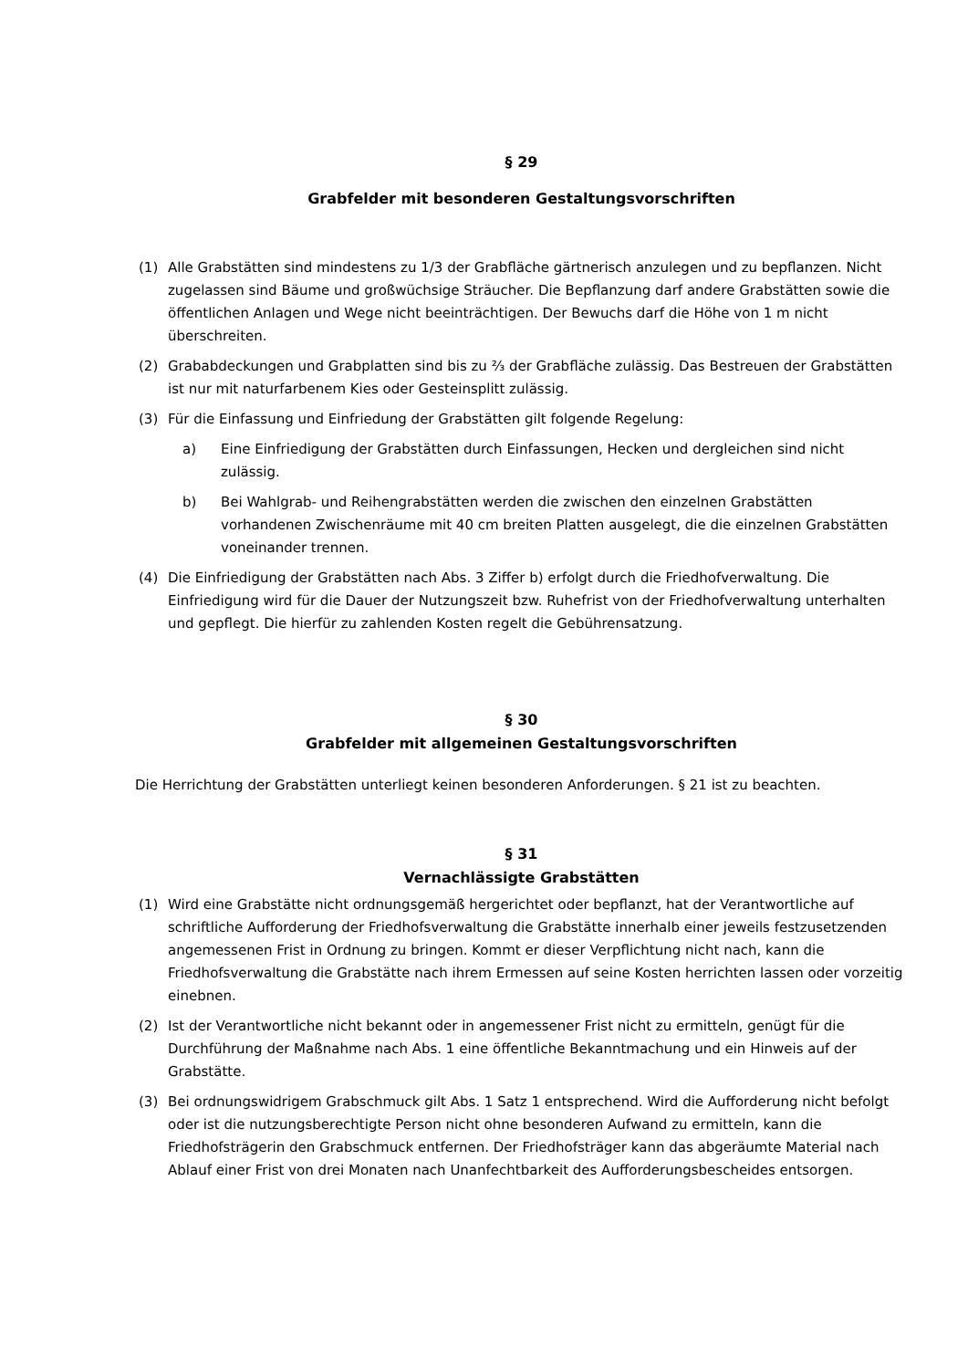§ 29
Grabfelder mit besonderen Gestaltungsvorschriften
(1) Alle Grabstätten sind mindestens zu 1/3 der Grabfläche gärtnerisch anzulegen und zu bepflanzen. Nicht zugelassen sind Bäume und großwüchsige Sträucher. Die Bepflanzung darf andere Grabstätten sowie die öffentlichen Anlagen und Wege nicht beeinträchtigen. Der Bewuchs darf die Höhe von 1 m nicht überschreiten.
(2) Grababdeckungen und Grabplatten sind bis zu ⅔ der Grabfläche zulässig. Das Bestreuen der Grabstätten ist nur mit naturfarbenem Kies oder Gesteinsplitt zulässig.
(3) Für die Einfassung und Einfriedung der Grabstätten gilt folgende Regelung:
a) Eine Einfriedigung der Grabstätten durch Einfassungen, Hecken und dergleichen sind nicht zulässig.
b) Bei Wahlgrab- und Reihengrabstätten werden die zwischen den einzelnen Grabstätten vorhandenen Zwischenräume mit 40 cm breiten Platten ausgelegt, die die einzelnen Grabstätten voneinander trennen.
(4) Die Einfriedigung der Grabstätten nach Abs. 3 Ziffer b) erfolgt durch die Friedhofverwaltung. Die Einfriedigung wird für die Dauer der Nutzungszeit bzw. Ruhefrist von der Friedhofverwaltung unterhalten und gepflegt. Die hierfür zu zahlenden Kosten regelt die Gebührensatzung.
§ 30
Grabfelder mit allgemeinen Gestaltungsvorschriften
Die Herrichtung der Grabstätten unterliegt keinen besonderen Anforderungen. § 21 ist zu beachten.
§ 31
Vernachlässigte Grabstätten
(1) Wird eine Grabstätte nicht ordnungsgemäß hergerichtet oder bepflanzt, hat der Verantwortliche auf schriftliche Aufforderung der Friedhofsverwaltung die Grabstätte innerhalb einer jeweils festzusetzenden angemessenen Frist in Ordnung zu bringen. Kommt er dieser Verpflichtung nicht nach, kann die Friedhofsverwaltung die Grabstätte nach ihrem Ermessen auf seine Kosten herrichten lassen oder vorzeitig einebnen.
(2) Ist der Verantwortliche nicht bekannt oder in angemessener Frist nicht zu ermitteln, genügt für die Durchführung der Maßnahme nach Abs. 1 eine öffentliche Bekanntmachung und ein Hinweis auf der Grabstätte.
(3) Bei ordnungswidrigem Grabschmuck gilt Abs. 1 Satz 1 entsprechend. Wird die Aufforderung nicht befolgt oder ist die nutzungsberechtigte Person nicht ohne besonderen Aufwand zu ermitteln, kann die Friedhofsträgerin den Grabschmuck entfernen. Der Friedhofsträger kann das abgeräumte Material nach Ablauf einer Frist von drei Monaten nach Unanfechtbarkeit des Aufforderungsbescheides entsorgen.